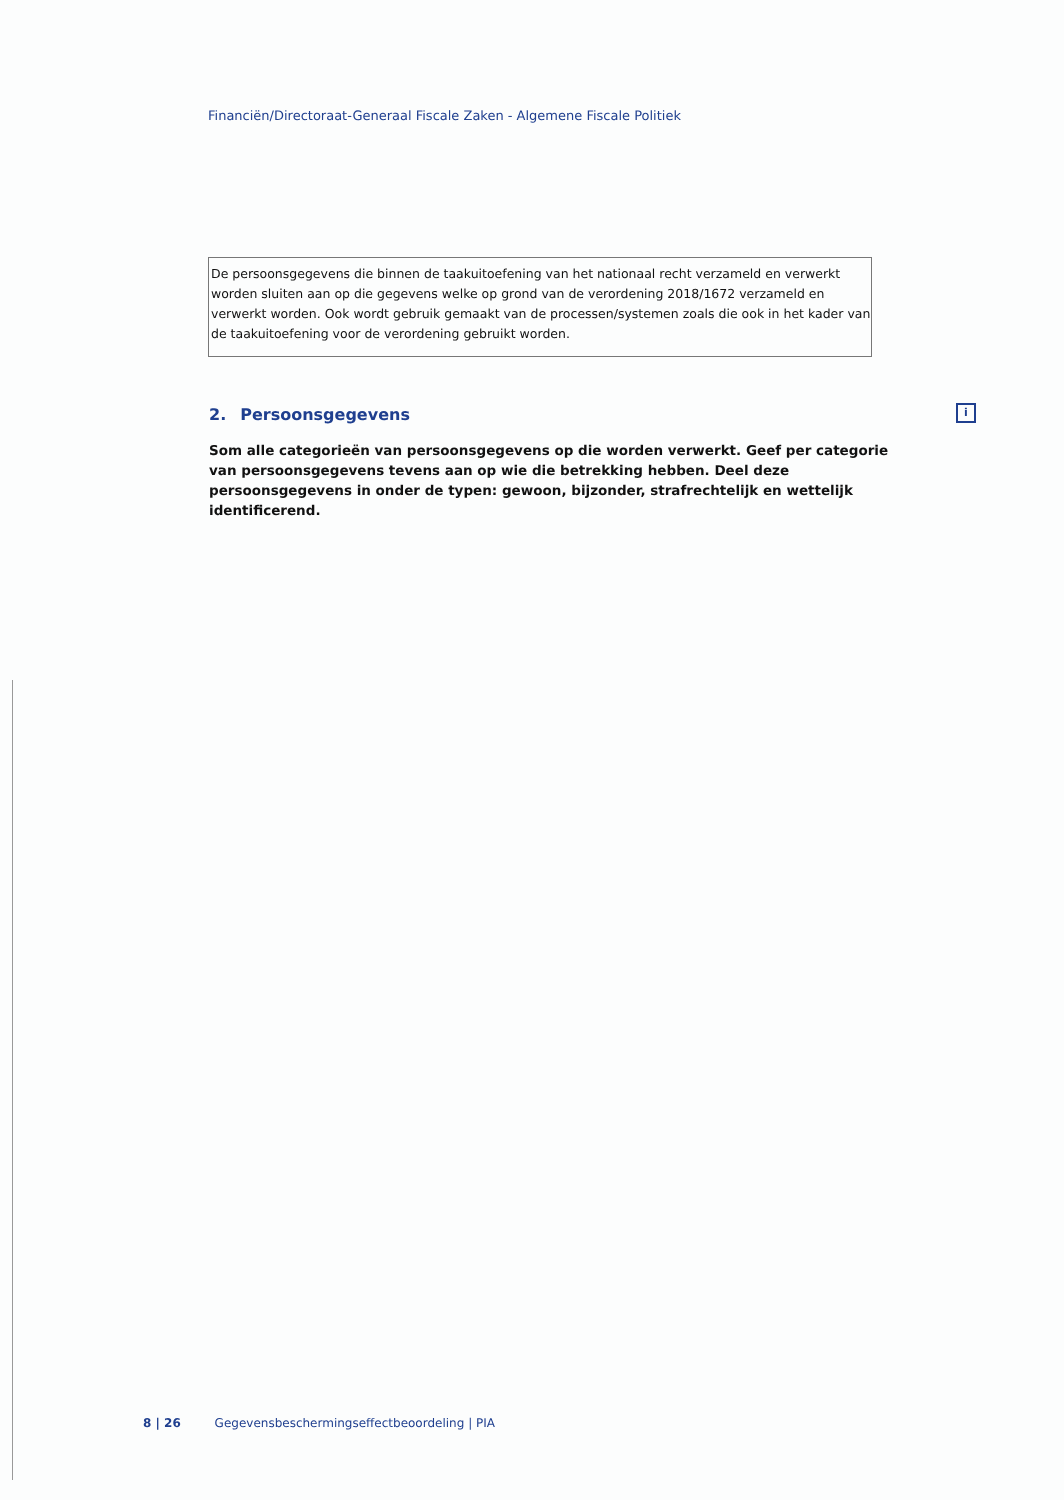Financiën/Directoraat-Generaal Fiscale Zaken - Algemene Fiscale Politiek
De persoonsgegevens die binnen de taakuitoefening van het nationaal recht verzameld en verwerkt worden sluiten aan op die gegevens welke op grond van de verordening 2018/1672 verzameld en verwerkt worden. Ook wordt gebruik gemaakt van de processen/systemen zoals die ook in het kader van de taakuitoefening voor de verordening gebruikt worden.
2. Persoonsgegevens i
Som alle categorieën van persoonsgegevens op die worden verwerkt. Geef per categorie van persoonsgegevens tevens aan op wie die betrekking hebben. Deel deze persoonsgegevens in onder de typen: gewoon, bijzonder, strafrechtelijk en wettelijk identificerend.
8 | 26 Gegevensbeschermingseffectbeoordeling | PIA